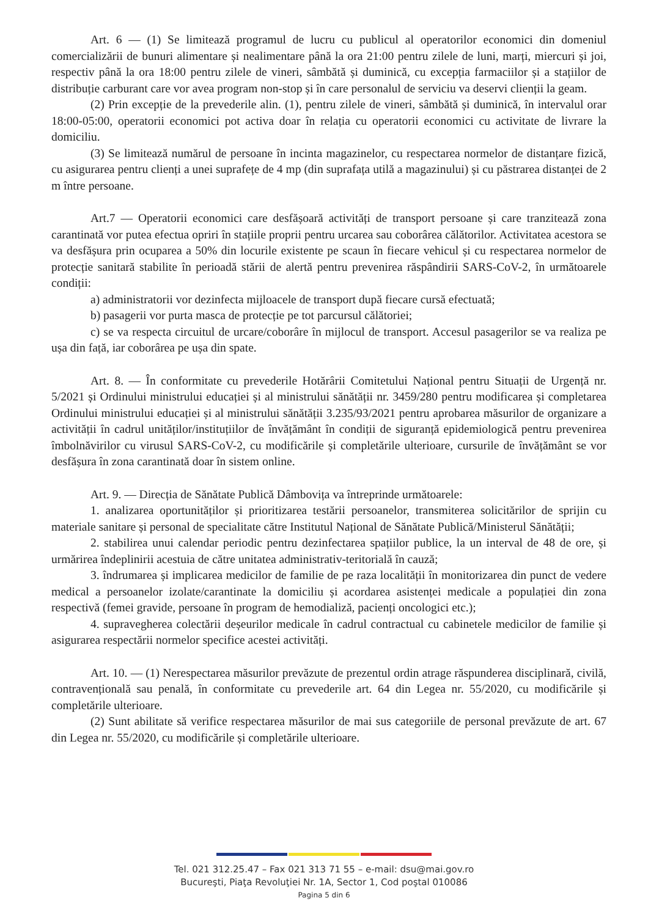Art. 6 — (1) Se limitează programul de lucru cu publicul al operatorilor economici din domeniul comercializării de bunuri alimentare și nealimentare până la ora 21:00 pentru zilele de luni, marți, miercuri și joi, respectiv până la ora 18:00 pentru zilele de vineri, sâmbătă și duminică, cu excepția farmaciilor și a stațiilor de distribuție carburant care vor avea program non-stop și în care personalul de serviciu va deservi clienții la geam.
(2) Prin excepție de la prevederile alin. (1), pentru zilele de vineri, sâmbătă și duminică, în intervalul orar 18:00-05:00, operatorii economici pot activa doar în relația cu operatorii economici cu activitate de livrare la domiciliu.
(3) Se limitează numărul de persoane în incinta magazinelor, cu respectarea normelor de distanțare fizică, cu asigurarea pentru clienți a unei suprafețe de 4 mp (din suprafața utilă a magazinului) și cu păstrarea distanței de 2 m între persoane.
Art.7 — Operatorii economici care desfășoară activități de transport persoane și care tranzitează zona carantinată vor putea efectua opriri în stațiile proprii pentru urcarea sau coborârea călătorilor. Activitatea acestora se va desfășura prin ocuparea a 50% din locurile existente pe scaun în fiecare vehicul și cu respectarea normelor de protecție sanitară stabilite în perioadă stării de alertă pentru prevenirea răspândirii SARS-CoV-2, în următoarele condiții:
a) administratorii vor dezinfecta mijloacele de transport după fiecare cursă efectuată;
b) pasagerii vor purta masca de protecție pe tot parcursul călătoriei;
c) se va respecta circuitul de urcare/coborâre în mijlocul de transport. Accesul pasagerilor se va realiza pe ușa din față, iar coborârea pe ușa din spate.
Art. 8. — În conformitate cu prevederile Hotărârii Comitetului Național pentru Situații de Urgență nr. 5/2021 și Ordinului ministrului educației și al ministrului sănătății nr. 3459/280 pentru modificarea și completarea Ordinului ministrului educației și al ministrului sănătății 3.235/93/2021 pentru aprobarea măsurilor de organizare a activității în cadrul unităților/instituțiilor de învățământ în condiții de siguranță epidemiologică pentru prevenirea îmbolnăvirilor cu virusul SARS-CoV-2, cu modificările și completările ulterioare, cursurile de învățământ se vor desfășura în zona carantinată doar în sistem online.
Art. 9. — Direcția de Sănătate Publică Dâmbovița va întreprinde următoarele:
1. analizarea oportunităților și prioritizarea testării persoanelor, transmiterea solicitărilor de sprijin cu materiale sanitare și personal de specialitate către Institutul Național de Sănătate Publică/Ministerul Sănătății;
2. stabilirea unui calendar periodic pentru dezinfectarea spațiilor publice, la un interval de 48 de ore, și urmărirea îndeplinirii acestuia de către unitatea administrativ-teritorială în cauză;
3. îndrumarea și implicarea medicilor de familie de pe raza localității în monitorizarea din punct de vedere medical a persoanelor izolate/carantinate la domiciliu și acordarea asistenței medicale a populației din zona respectivă (femei gravide, persoane în program de hemodializă, pacienți oncologici etc.);
4. supravegherea colectării deșeurilor medicale în cadrul contractual cu cabinetele medicilor de familie și asigurarea respectării normelor specifice acestei activități.
Art. 10. — (1) Nerespectarea măsurilor prevăzute de prezentul ordin atrage răspunderea disciplinară, civilă, contravențională sau penală, în conformitate cu prevederile art. 64 din Legea nr. 55/2020, cu modificările și completările ulterioare.
(2) Sunt abilitate să verifice respectarea măsurilor de mai sus categoriile de personal prevăzute de art. 67 din Legea nr. 55/2020, cu modificările și completările ulterioare.
Tel. 021 312.25.47 – Fax 021 313 71 55 – e-mail: dsu@mai.gov.ro
Bucureşti, Piaţa Revoluţiei Nr. 1A, Sector 1, Cod poştal 010086
Pagina 5 din 6